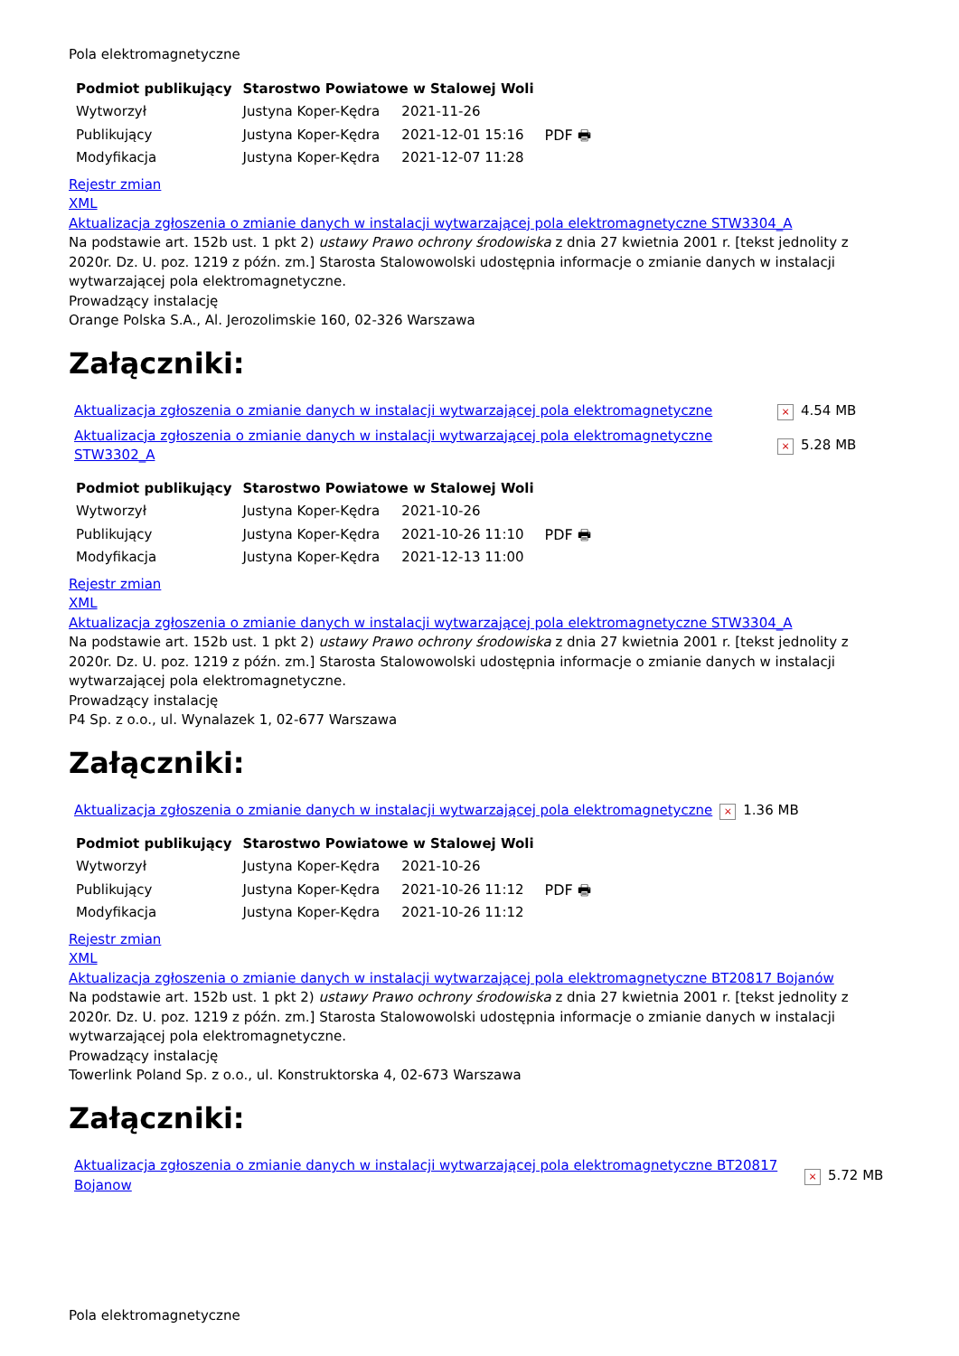Pola elektromagnetyczne
| Podmiot publikujący | Starostwo Powiatowe w Stalowej Woli | | |
| Wytworzył | Justyna Koper-Kędra | 2021-11-26 | PDF 🖶 |
| Publikujący | Justyna Koper-Kędra | 2021-12-01 15:16 | |
| Modyfikacja | Justyna Koper-Kędra | 2021-12-07 11:28 | |
Rejestr zmian
XML
Aktualizacja zgłoszenia o zmianie danych w instalacji wytwarzającej pola elektromagnetyczne STW3304_A
Na podstawie art. 152b ust. 1 pkt 2) ustawy Prawo ochrony środowiska z dnia 27 kwietnia 2001 r. [tekst jednolity z 2020r. Dz. U. poz. 1219 z późn. zm.] Starosta Stalowowolski udostępnia informacje o zmianie danych w instalacji wytwarzającej pola elektromagnetyczne.
Prowadzący instalację
Orange Polska S.A., Al. Jerozolimskie 160, 02-326 Warszawa
Załączniki:
| Aktualizacja zgłoszenia o zmianie danych w instalacji wytwarzającej pola elektromagnetyczne | × | 4.54 MB |
| Aktualizacja zgłoszenia o zmianie danych w instalacji wytwarzającej pola elektromagnetyczne STW3302_A | × | 5.28 MB |
| Podmiot publikujący | Starostwo Powiatowe w Stalowej Woli | | |
| Wytworzył | Justyna Koper-Kędra | 2021-10-26 | PDF 🖶 |
| Publikujący | Justyna Koper-Kędra | 2021-10-26 11:10 | |
| Modyfikacja | Justyna Koper-Kędra | 2021-12-13 11:00 | |
Rejestr zmian
XML
Aktualizacja zgłoszenia o zmianie danych w instalacji wytwarzającej pola elektromagnetyczne STW3304_A
Na podstawie art. 152b ust. 1 pkt 2) ustawy Prawo ochrony środowiska z dnia 27 kwietnia 2001 r. [tekst jednolity z 2020r. Dz. U. poz. 1219 z późn. zm.] Starosta Stalowowolski udostępnia informacje o zmianie danych w instalacji wytwarzającej pola elektromagnetyczne.
Prowadzący instalację
P4 Sp. z o.o., ul. Wynalazek 1, 02-677 Warszawa
Załączniki:
| Aktualizacja zgłoszenia o zmianie danych w instalacji wytwarzającej pola elektromagnetyczne | × | 1.36 MB |
| Podmiot publikujący | Starostwo Powiatowe w Stalowej Woli | | |
| Wytworzył | Justyna Koper-Kędra | 2021-10-26 | PDF 🖶 |
| Publikujący | Justyna Koper-Kędra | 2021-10-26 11:12 | |
| Modyfikacja | Justyna Koper-Kędra | 2021-10-26 11:12 | |
Rejestr zmian
XML
Aktualizacja zgłoszenia o zmianie danych w instalacji wytwarzającej pola elektromagnetyczne BT20817 Bojanów
Na podstawie art. 152b ust. 1 pkt 2) ustawy Prawo ochrony środowiska z dnia 27 kwietnia 2001 r. [tekst jednolity z 2020r. Dz. U. poz. 1219 z późn. zm.] Starosta Stalowowolski udostępnia informacje o zmianie danych w instalacji wytwarzającej pola elektromagnetyczne.
Prowadzący instalację
Towerlink Poland Sp. z o.o., ul. Konstruktorska 4, 02-673 Warszawa
Załączniki:
| Aktualizacja zgłoszenia o zmianie danych w instalacji wytwarzającej pola elektromagnetyczne BT20817 Bojanow | × | 5.72 MB |
Pola elektromagnetyczne